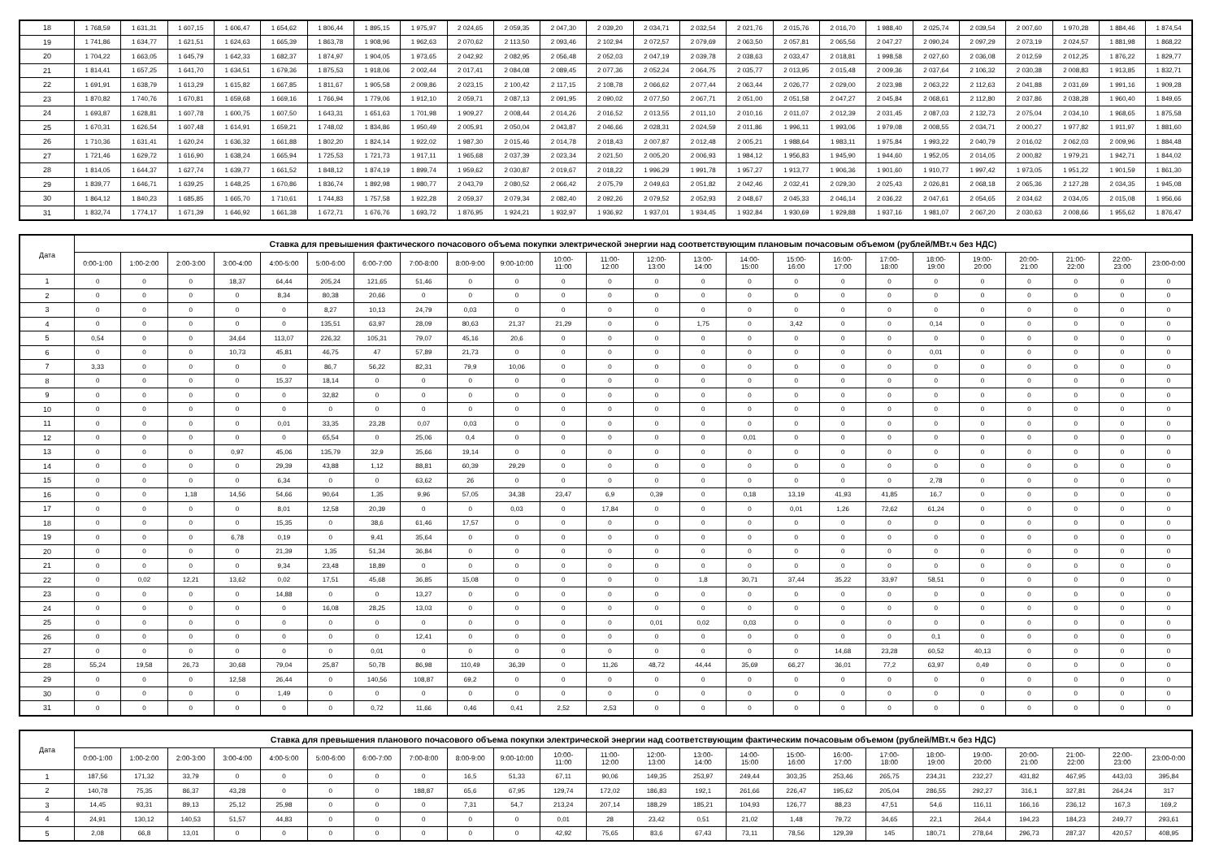| 18 | 1 768,59 | 1 631,31 | 1 607,15 | 1 606,47 | 1 654,62 | 1 806,44 | 1 895,15 | 1 975,97 | 2 024,65 | 2 059,35 | 2 047,30 | 2 039,20 | 2 034,71 | 2 032,54 | 2 021,76 | 2 015,76 | 2 016,70 | 1 988,40 | 2 025,74 | 2 039,54 | 2 007,60 | 1 970,28 | 1 884,46 | 1 874,54 |
| 19 | 1 741,86 | 1 634,77 | 1 621,51 | 1 624,63 | 1 665,39 | 1 863,78 | 1 908,96 | 1 962,63 | 2 070,62 | 2 113,50 | 2 093,46 | 2 102,94 | 2 072,57 | 2 079,69 | 2 063,50 | 2 057,81 | 2 065,56 | 2 047,27 | 2 090,24 | 2 097,29 | 2 073,19 | 2 024,57 | 1 881,98 | 1 868,22 |
| 20 | 1 704,22 | 1 663,05 | 1 645,79 | 1 642,33 | 1 682,37 | 1 874,97 | 1 904,05 | 1 973,65 | 2 042,92 | 2 082,95 | 2 056,48 | 2 052,03 | 2 047,19 | 2 039,78 | 2 038,63 | 2 033,47 | 2 018,81 | 1 998,58 | 2 027,60 | 2 036,08 | 2 012,59 | 2 012,25 | 1 876,22 | 1 829,77 |
| 21 | 1 814,41 | 1 657,25 | 1 641,70 | 1 634,51 | 1 679,36 | 1 875,53 | 1 918,06 | 2 002,44 | 2 017,41 | 2 084,08 | 2 089,45 | 2 077,36 | 2 052,24 | 2 064,75 | 2 035,77 | 2 013,95 | 2 015,48 | 2 009,36 | 2 037,64 | 2 106,32 | 2 030,38 | 2 008,83 | 1 913,85 | 1 832,71 |
| 22 | 1 691,91 | 1 638,79 | 1 613,29 | 1 615,82 | 1 667,85 | 1 811,67 | 1 905,58 | 2 009,86 | 2 023,15 | 2 100,42 | 2 117,15 | 2 108,78 | 2 066,62 | 2 077,44 | 2 063,44 | 2 026,77 | 2 029,00 | 2 023,98 | 2 063,22 | 2 112,63 | 2 041,88 | 2 031,69 | 1 991,16 | 1 909,28 |
| 23 | 1 870,82 | 1 740,76 | 1 670,81 | 1 659,68 | 1 669,16 | 1 766,94 | 1 779,06 | 1 912,10 | 2 059,71 | 2 087,13 | 2 091,95 | 2 090,02 | 2 077,50 | 2 067,71 | 2 051,00 | 2 051,58 | 2 047,27 | 2 045,84 | 2 068,61 | 2 112,80 | 2 037,86 | 2 038,28 | 1 960,40 | 1 849,65 |
| 24 | 1 693,87 | 1 628,81 | 1 607,78 | 1 600,75 | 1 607,50 | 1 643,31 | 1 651,63 | 1 701,98 | 1 909,27 | 2 008,44 | 2 014,26 | 2 016,52 | 2 013,55 | 2 011,10 | 2 010,16 | 2 011,07 | 2 012,39 | 2 031,45 | 2 087,03 | 2 132,73 | 2 075,04 | 2 034,10 | 1 968,65 | 1 875,58 |
| 25 | 1 670,31 | 1 626,54 | 1 607,48 | 1 614,91 | 1 659,21 | 1 748,02 | 1 834,86 | 1 950,49 | 2 005,91 | 2 050,04 | 2 043,87 | 2 046,66 | 2 028,31 | 2 024,59 | 2 011,86 | 1 996,11 | 1 993,06 | 1 979,08 | 2 008,55 | 2 034,71 | 2 000,27 | 1 977,82 | 1 911,97 | 1 881,60 |
| 26 | 1 710,36 | 1 631,41 | 1 620,24 | 1 636,32 | 1 661,88 | 1 802,20 | 1 824,14 | 1 922,02 | 1 987,30 | 2 015,46 | 2 014,78 | 2 018,43 | 2 007,87 | 2 012,48 | 2 005,21 | 1 988,64 | 1 983,11 | 1 975,84 | 1 993,22 | 2 040,79 | 2 016,02 | 2 062,03 | 2 009,96 | 1 884,48 |
| 27 | 1 721,46 | 1 629,72 | 1 616,90 | 1 638,24 | 1 665,94 | 1 725,53 | 1 721,73 | 1 917,11 | 1 965,68 | 2 037,39 | 2 023,34 | 2 021,50 | 2 005,20 | 2 006,93 | 1 984,12 | 1 956,83 | 1 945,90 | 1 944,60 | 1 952,05 | 2 014,05 | 2 000,82 | 1 979,21 | 1 942,71 | 1 844,02 |
| 28 | 1 814,05 | 1 644,37 | 1 627,74 | 1 639,77 | 1 661,52 | 1 848,12 | 1 874,19 | 1 899,74 | 1 959,62 | 2 030,87 | 2 019,67 | 2 018,22 | 1 996,29 | 1 991,78 | 1 957,27 | 1 913,77 | 1 906,36 | 1 901,60 | 1 910,77 | 1 997,42 | 1 973,05 | 1 951,22 | 1 901,59 | 1 861,30 |
| 29 | 1 839,77 | 1 646,71 | 1 639,25 | 1 648,25 | 1 670,86 | 1 836,74 | 1 892,98 | 1 980,77 | 2 043,79 | 2 080,52 | 2 066,42 | 2 075,79 | 2 049,63 | 2 051,82 | 2 042,46 | 2 032,41 | 2 029,30 | 2 025,43 | 2 026,81 | 2 068,18 | 2 065,36 | 2 127,28 | 2 034,35 | 1 945,08 |
| 30 | 1 864,12 | 1 840,23 | 1 685,85 | 1 665,70 | 1 710,61 | 1 744,83 | 1 757,58 | 1 922,28 | 2 059,37 | 2 079,34 | 2 082,40 | 2 092,26 | 2 079,52 | 2 052,93 | 2 048,67 | 2 045,33 | 2 046,14 | 2 036,22 | 2 047,61 | 2 054,65 | 2 034,62 | 2 034,05 | 2 015,08 | 1 956,66 |
| 31 | 1 832,74 | 1 774,17 | 1 671,39 | 1 646,92 | 1 661,38 | 1 672,71 | 1 676,76 | 1 693,72 | 1 876,95 | 1 924,21 | 1 932,97 | 1 936,92 | 1 937,01 | 1 934,45 | 1 932,84 | 1 930,69 | 1 929,88 | 1 937,16 | 1 981,07 | 2 067,20 | 2 030,63 | 2 008,66 | 1 955,62 | 1 876,47 |
| Дата | Ставка для превышения фактического почасового объема покупки электрической энергии над соответствующим плановым почасовым объемом (рублей/МВт.ч без НДС) | | | | | | | | | | | | | | | | | | | | | | | |
| --- | --- | --- | --- | --- | --- | --- | --- | --- | --- | --- | --- | --- | --- | --- | --- | --- | --- | --- | --- | --- | --- | --- | --- | --- |
| | 0:00-1:00 | 1:00-2:00 | 2:00-3:00 | 3:00-4:00 | 4:00-5:00 | 5:00-6:00 | 6:00-7:00 | 7:00-8:00 | 8:00-9:00 | 9:00-10:00 | 10:00- 11:00 | 11:00- 12:00 | 12:00- 13:00 | 13:00- 14:00 | 14:00- 15:00 | 15:00- 16:00 | 16:00- 17:00 | 17:00- 18:00 | 18:00- 19:00 | 19:00- 20:00 | 20:00- 21:00 | 21:00- 22:00 | 22:00- 23:00 | 23:00-0:00 |
| 1 | 0 | 0 | 0 | 18,37 | 64,44 | 205,24 | 121,65 | 51,46 | 0 | 0 | 0 | 0 | 0 | 0 | 0 | 0 | 0 | 0 | 0 | 0 | 0 | 0 | 0 | 0 |
| 2 | 0 | 0 | 0 | 0 | 8,34 | 80,38 | 20,66 | 0 | 0 | 0 | 0 | 0 | 0 | 0 | 0 | 0 | 0 | 0 | 0 | 0 | 0 | 0 | 0 | 0 |
| 3 | 0 | 0 | 0 | 0 | 0 | 8,27 | 10,13 | 24,79 | 0,03 | 0 | 0 | 0 | 0 | 0 | 0 | 0 | 0 | 0 | 0 | 0 | 0 | 0 | 0 | 0 |
| 4 | 0 | 0 | 0 | 0 | 0 | 135,51 | 63,97 | 28,09 | 80,63 | 21,37 | 21,29 | 0 | 0 | 1,75 | 0 | 3,42 | 0 | 0 | 0,14 | 0 | 0 | 0 | 0 | 0 |
| 5 | 0,54 | 0 | 0 | 34,64 | 113,07 | 226,32 | 105,31 | 79,07 | 45,16 | 20,6 | 0 | 0 | 0 | 0 | 0 | 0 | 0 | 0 | 0 | 0 | 0 | 0 | 0 | 0 |
| 6 | 0 | 0 | 0 | 10,73 | 45,81 | 46,75 | 47 | 57,89 | 21,73 | 0 | 0 | 0 | 0 | 0 | 0 | 0 | 0 | 0 | 0,01 | 0 | 0 | 0 | 0 | 0 |
| 7 | 3,33 | 0 | 0 | 0 | 0 | 86,7 | 56,22 | 82,31 | 79,9 | 10,06 | 0 | 0 | 0 | 0 | 0 | 0 | 0 | 0 | 0 | 0 | 0 | 0 | 0 | 0 |
| 8 | 0 | 0 | 0 | 0 | 15,37 | 18,14 | 0 | 0 | 0 | 0 | 0 | 0 | 0 | 0 | 0 | 0 | 0 | 0 | 0 | 0 | 0 | 0 | 0 | 0 |
| 9 | 0 | 0 | 0 | 0 | 0 | 32,82 | 0 | 0 | 0 | 0 | 0 | 0 | 0 | 0 | 0 | 0 | 0 | 0 | 0 | 0 | 0 | 0 | 0 | 0 |
| 10 | 0 | 0 | 0 | 0 | 0 | 0 | 0 | 0 | 0 | 0 | 0 | 0 | 0 | 0 | 0 | 0 | 0 | 0 | 0 | 0 | 0 | 0 | 0 | 0 |
| 11 | 0 | 0 | 0 | 0 | 0,01 | 33,35 | 23,28 | 0,07 | 0,03 | 0 | 0 | 0 | 0 | 0 | 0 | 0 | 0 | 0 | 0 | 0 | 0 | 0 | 0 | 0 |
| 12 | 0 | 0 | 0 | 0 | 0 | 65,54 | 0 | 25,06 | 0,4 | 0 | 0 | 0 | 0 | 0 | 0,01 | 0 | 0 | 0 | 0 | 0 | 0 | 0 | 0 | 0 |
| 13 | 0 | 0 | 0 | 0,97 | 45,06 | 135,79 | 32,9 | 35,66 | 19,14 | 0 | 0 | 0 | 0 | 0 | 0 | 0 | 0 | 0 | 0 | 0 | 0 | 0 | 0 | 0 |
| 14 | 0 | 0 | 0 | 0 | 29,39 | 43,88 | 1,12 | 88,81 | 60,39 | 29,29 | 0 | 0 | 0 | 0 | 0 | 0 | 0 | 0 | 0 | 0 | 0 | 0 | 0 | 0 |
| 15 | 0 | 0 | 0 | 0 | 6,34 | 0 | 0 | 63,62 | 26 | 0 | 0 | 0 | 0 | 0 | 0 | 0 | 0 | 0 | 2,78 | 0 | 0 | 0 | 0 | 0 |
| 16 | 0 | 0 | 1,18 | 14,56 | 54,66 | 90,64 | 1,35 | 9,96 | 57,05 | 34,38 | 23,47 | 6,9 | 0,39 | 0 | 0,18 | 13,19 | 41,93 | 41,85 | 16,7 | 0 | 0 | 0 | 0 | 0 |
| 17 | 0 | 0 | 0 | 0 | 8,01 | 12,58 | 20,39 | 0 | 0 | 0,03 | 0 | 17,84 | 0 | 0 | 0 | 0,01 | 1,26 | 72,62 | 61,24 | 0 | 0 | 0 | 0 | 0 |
| 18 | 0 | 0 | 0 | 0 | 15,35 | 0 | 38,6 | 61,46 | 17,57 | 0 | 0 | 0 | 0 | 0 | 0 | 0 | 0 | 0 | 0 | 0 | 0 | 0 | 0 | 0 |
| 19 | 0 | 0 | 0 | 6,78 | 0,19 | 0 | 9,41 | 35,64 | 0 | 0 | 0 | 0 | 0 | 0 | 0 | 0 | 0 | 0 | 0 | 0 | 0 | 0 | 0 | 0 |
| 20 | 0 | 0 | 0 | 0 | 21,39 | 1,35 | 51,34 | 36,84 | 0 | 0 | 0 | 0 | 0 | 0 | 0 | 0 | 0 | 0 | 0 | 0 | 0 | 0 | 0 | 0 |
| 21 | 0 | 0 | 0 | 0 | 9,34 | 23,48 | 18,89 | 0 | 0 | 0 | 0 | 0 | 0 | 0 | 0 | 0 | 0 | 0 | 0 | 0 | 0 | 0 | 0 | 0 |
| 22 | 0 | 0,02 | 12,21 | 13,62 | 0,02 | 17,51 | 45,68 | 36,85 | 15,08 | 0 | 0 | 0 | 0 | 1,8 | 30,71 | 37,44 | 35,22 | 33,97 | 58,51 | 0 | 0 | 0 | 0 | 0 |
| 23 | 0 | 0 | 0 | 0 | 14,88 | 0 | 0 | 13,27 | 0 | 0 | 0 | 0 | 0 | 0 | 0 | 0 | 0 | 0 | 0 | 0 | 0 | 0 | 0 | 0 |
| 24 | 0 | 0 | 0 | 0 | 0 | 16,08 | 28,25 | 13,03 | 0 | 0 | 0 | 0 | 0 | 0 | 0 | 0 | 0 | 0 | 0 | 0 | 0 | 0 | 0 | 0 |
| 25 | 0 | 0 | 0 | 0 | 0 | 0 | 0 | 0 | 0 | 0 | 0 | 0 | 0,01 | 0,02 | 0,03 | 0 | 0 | 0 | 0 | 0 | 0 | 0 | 0 | 0 |
| 26 | 0 | 0 | 0 | 0 | 0 | 0 | 0 | 12,41 | 0 | 0 | 0 | 0 | 0 | 0 | 0 | 0 | 0 | 0 | 0,1 | 0 | 0 | 0 | 0 | 0 |
| 27 | 0 | 0 | 0 | 0 | 0 | 0 | 0,01 | 0 | 0 | 0 | 0 | 0 | 0 | 0 | 0 | 0 | 14,68 | 23,28 | 60,52 | 40,13 | 0 | 0 | 0 | 0 |
| 28 | 55,24 | 19,58 | 26,73 | 30,68 | 79,04 | 25,87 | 50,78 | 86,98 | 110,49 | 36,39 | 0 | 11,26 | 48,72 | 44,44 | 35,69 | 66,27 | 36,01 | 77,2 | 63,97 | 0,49 | 0 | 0 | 0 | 0 |
| 29 | 0 | 0 | 0 | 12,58 | 26,44 | 0 | 140,56 | 108,87 | 69,2 | 0 | 0 | 0 | 0 | 0 | 0 | 0 | 0 | 0 | 0 | 0 | 0 | 0 | 0 | 0 |
| 30 | 0 | 0 | 0 | 0 | 1,49 | 0 | 0 | 0 | 0 | 0 | 0 | 0 | 0 | 0 | 0 | 0 | 0 | 0 | 0 | 0 | 0 | 0 | 0 | 0 |
| 31 | 0 | 0 | 0 | 0 | 0 | 0 | 0,72 | 11,66 | 0,46 | 0,41 | 2,52 | 2,53 | 0 | 0 | 0 | 0 | 0 | 0 | 0 | 0 | 0 | 0 | 0 | 0 |
| Дата | Ставка для превышения планового почасового объема покупки электрической энергии над соответствующим фактическим почасовым объемом (рублей/МВт.ч без НДС) | | | | | | | | | | | | | | | | | | | | | | | |
| --- | --- | --- | --- | --- | --- | --- | --- | --- | --- | --- | --- | --- | --- | --- | --- | --- | --- | --- | --- | --- | --- | --- | --- | --- |
| | 0:00-1:00 | 1:00-2:00 | 2:00-3:00 | 3:00-4:00 | 4:00-5:00 | 5:00-6:00 | 6:00-7:00 | 7:00-8:00 | 8:00-9:00 | 9:00-10:00 | 10:00- 11:00 | 11:00- 12:00 | 12:00- 13:00 | 13:00- 14:00 | 14:00- 15:00 | 15:00- 16:00 | 16:00- 17:00 | 17:00- 18:00 | 18:00- 19:00 | 19:00- 20:00 | 20:00- 21:00 | 21:00- 22:00 | 22:00- 23:00 | 23:00-0:00 |
| 1 | 187,56 | 171,32 | 33,79 | 0 | 0 | 0 | 0 | 0 | 16,5 | 51,33 | 67,11 | 90,06 | 149,35 | 253,97 | 249,44 | 303,35 | 253,46 | 265,75 | 234,31 | 232,27 | 431,82 | 467,95 | 443,03 | 395,84 |
| 2 | 140,78 | 75,35 | 86,37 | 43,28 | 0 | 0 | 0 | 188,87 | 65,6 | 67,95 | 129,74 | 172,02 | 186,83 | 192,1 | 261,66 | 226,47 | 195,62 | 205,04 | 286,55 | 292,27 | 316,1 | 327,81 | 264,24 | 317 |
| 3 | 14,45 | 93,31 | 89,13 | 25,12 | 25,98 | 0 | 0 | 0 | 7,31 | 54,7 | 213,24 | 207,14 | 188,29 | 185,21 | 104,93 | 126,77 | 88,23 | 47,51 | 54,6 | 116,11 | 166,16 | 236,12 | 167,3 | 169,2 |
| 4 | 24,91 | 130,12 | 140,53 | 51,57 | 44,83 | 0 | 0 | 0 | 0 | 0 | 0,01 | 28 | 23,42 | 0,51 | 21,02 | 1,48 | 79,72 | 34,65 | 22,1 | 264,4 | 194,23 | 184,23 | 249,77 | 293,61 |
| 5 | 2,08 | 66,8 | 13,01 | 0 | 0 | 0 | 0 | 0 | 0 | 0 | 42,92 | 75,65 | 83,6 | 67,43 | 73,11 | 78,56 | 129,39 | 145 | 180,71 | 278,64 | 296,73 | 287,37 | 420,57 | 408,95 |